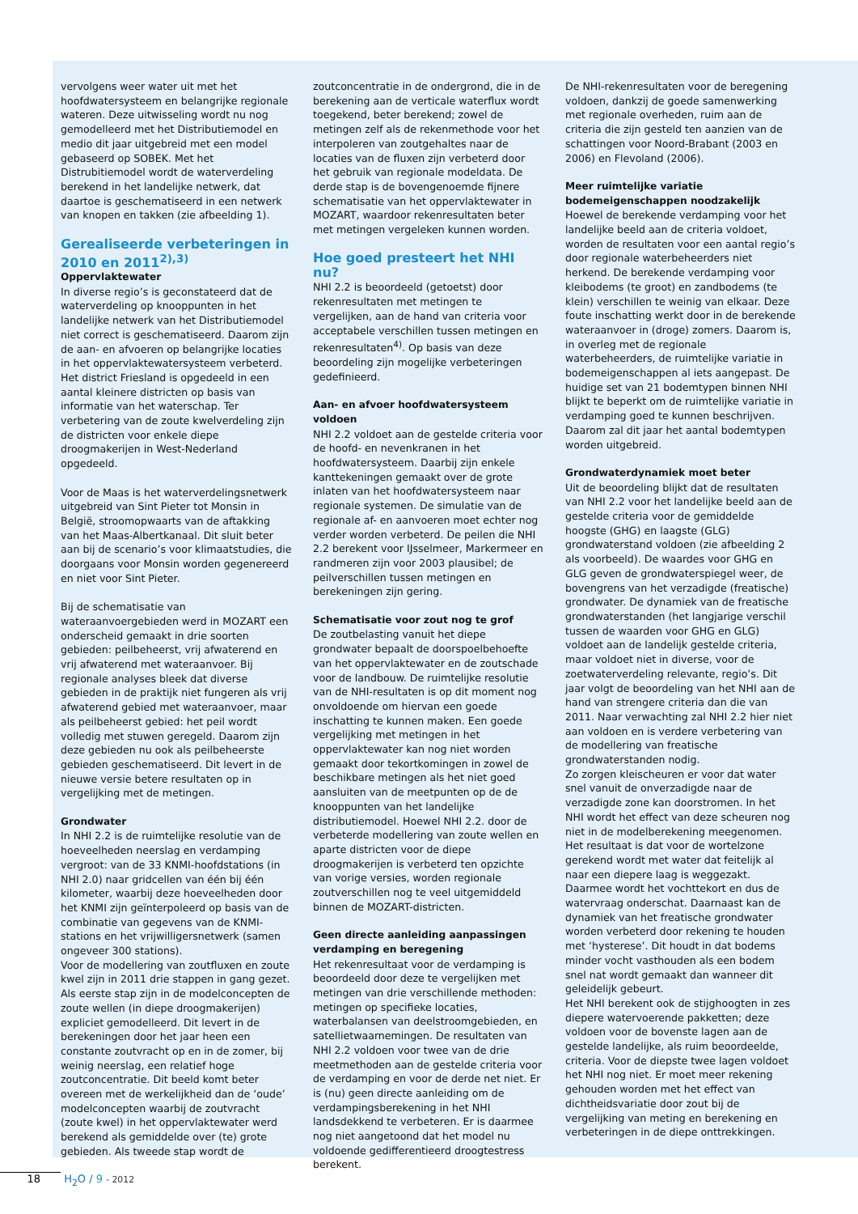vervolgens weer water uit met het hoofdwatersysteem en belangrijke regionale wateren. Deze uitwisseling wordt nu nog gemodelleerd met het Distributiemodel en medio dit jaar uitgebreid met een model gebaseerd op SOBEK. Met het Distrubitiemodel wordt de waterverdeling berekend in het landelijke netwerk, dat daartoe is geschematiseerd in een netwerk van knopen en takken (zie afbeelding 1).
Gerealiseerde verbeteringen in 2010 en 2011<sup>2),3)</sup>
Oppervlaktewater
In diverse regio’s is geconstateerd dat de waterverdeling op knooppunten in het landelijke netwerk van het Distributiemodel niet correct is geschematiseerd. Daarom zijn de aan- en afvoeren op belangrijke locaties in het oppervlaktewatersysteem verbeterd. Het district Friesland is opgedeeld in een aantal kleinere districten op basis van informatie van het waterschap. Ter verbetering van de zoute kwelverdeling zijn de districten voor enkele diepe droogmakerijen in West-Nederland opgedeeld.
Voor de Maas is het waterverdelingsnetwerk uitgebreid van Sint Pieter tot Monsin in België, stroomopwaarts van de aftakking van het Maas-Albertkanaal. Dit sluit beter aan bij de scenario’s voor klimaatstudies, die doorgaans voor Monsin worden gegenereerd en niet voor Sint Pieter.
Bij de schematisatie van wateraanvoergebieden werd in MOZART een onderscheid gemaakt in drie soorten gebieden: peilbeheerst, vrij afwaterend en vrij afwaterend met wateraanvoer. Bij regionale analyses bleek dat diverse gebieden in de praktijk niet fungeren als vrij afwaterend gebied met wateraanvoer, maar als peilbeheerst gebied: het peil wordt volledig met stuwen geregeld. Daarom zijn deze gebieden nu ook als peilbeheerste gebieden geschematiseerd. Dit levert in de nieuwe versie betere resultaten op in vergelijking met de metingen.
Grondwater
In NHI 2.2 is de ruimtelijke resolutie van de hoeveelheden neerslag en verdamping vergroot: van de 33 KNMI-hoofdstations (in NHI 2.0) naar gridcellen van één bij één kilometer, waarbij deze hoeveelheden door het KNMI zijn geïnterpoleerd op basis van de combinatie van gegevens van de KNMI-stations en het vrijwilligersnetwerk (samen ongeveer 300 stations).
Voor de modellering van zoutfluxen en zoute kwel zijn in 2011 drie stappen in gang gezet. Als eerste stap zijn in de modelconcepten de zoute wellen (in diepe droogmakerijen) expliciet gemodelleerd. Dit levert in de berekeningen door het jaar heen een constante zoutvracht op en in de zomer, bij weinig neerslag, een relatief hoge zoutconcentratie. Dit beeld komt beter overeen met de werkelijkheid dan de ‘oude’ modelconcepten waarbij de zoutvracht (zoute kwel) in het oppervlaktewater werd berekend als gemiddelde over (te) grote gebieden. Als tweede stap wordt de
zoutconcentratie in de ondergrond, die in de berekening aan de verticale waterflux wordt toegekend, beter berekend; zowel de metingen zelf als de rekenmethode voor het interpoleren van zoutgehaltes naar de locaties van de fluxen zijn verbeterd door het gebruik van regionale modeldata. De derde stap is de bovengenoemde fijnere schematisatie van het oppervlaktewater in MOZART, waardoor rekenresultaten beter met metingen vergeleken kunnen worden.
Hoe goed presteert het NHI nu?
NHI 2.2 is beoordeeld (getoetst) door rekenresultaten met metingen te vergelijken, aan de hand van criteria voor acceptabele verschillen tussen metingen en rekenresultaten<sup>4)</sup>. Op basis van deze beoordeling zijn mogelijke verbeteringen gedefinieerd.
Aan- en afvoer hoofdwatersysteem voldoen
NHI 2.2 voldoet aan de gestelde criteria voor de hoofd- en nevenkranen in het hoofdwatersysteem. Daarbij zijn enkele kanttekeningen gemaakt over de grote inlaten van het hoofdwatersysteem naar regionale systemen. De simulatie van de regionale af- en aanvoeren moet echter nog verder worden verbeterd. De peilen die NHI 2.2 berekent voor IJsselmeer, Markermeer en randmeren zijn voor 2003 plausibel; de peilverschillen tussen metingen en berekeningen zijn gering.
Schematisatie voor zout nog te grof
De zoutbelasting vanuit het diepe grondwater bepaalt de doorspoelbehoefte van het oppervlaktewater en de zoutschade voor de landbouw. De ruimtelijke resolutie van de NHI-resultaten is op dit moment nog onvoldoende om hiervan een goede inschatting te kunnen maken. Een goede vergelijking met metingen in het oppervlaktewater kan nog niet worden gemaakt door tekortkomingen in zowel de beschikbare metingen als het niet goed aansluiten van de meetpunten op de de knooppunten van het landelijke distributiemodel. Hoewel NHI 2.2. door de verbeterde modellering van zoute wellen en aparte districten voor de diepe droogmakerijen is verbeterd ten opzichte van vorige versies, worden regionale zoutverschillen nog te veel uitgemiddeld binnen de MOZART-districten.
Geen directe aanleiding aanpassingen verdamping en beregening
Het rekenresultaat voor de verdamping is beoordeeld door deze te vergelijken met metingen van drie verschillende methoden: metingen op specifieke locaties, waterbalansen van deelstroomgebieden, en satellietwaarnemingen. De resultaten van NHI 2.2 voldoen voor twee van de drie meetmethoden aan de gestelde criteria voor de verdamping en voor de derde net niet. Er is (nu) geen directe aanleiding om de verdampingsberekening in het NHI landsdekkend te verbeteren. Er is daarmee nog niet aangetoond dat het model nu voldoende gedifferentieerd droogtestress berekent.
De NHI-rekenresultaten voor de beregening voldoen, dankzij de goede samenwerking met regionale overheden, ruim aan de criteria die zijn gesteld ten aanzien van de schattingen voor Noord-Brabant (2003 en 2006) en Flevoland (2006).
Meer ruimtelijke variatie bodemeigenschappen noodzakelijk
Hoewel de berekende verdamping voor het landelijke beeld aan de criteria voldoet, worden de resultaten voor een aantal regio’s door regionale waterbeheerders niet herkend. De berekende verdamping voor kleibodems (te groot) en zandbodems (te klein) verschillen te weinig van elkaar. Deze foute inschatting werkt door in de berekende wateraanvoer in (droge) zomers. Daarom is, in overleg met de regionale waterbeheerders, de ruimtelijke variatie in bodemeigenschappen al iets aangepast. De huidige set van 21 bodemtypen binnen NHI blijkt te beperkt om de ruimtelijke variatie in verdamping goed te kunnen beschrijven. Daarom zal dit jaar het aantal bodemtypen worden uitgebreid.
Grondwaterdynamiek moet beter
Uit de beoordeling blijkt dat de resultaten van NHI 2.2 voor het landelijke beeld aan de gestelde criteria voor de gemiddelde hoogste (GHG) en laagste (GLG) grondwaterstand voldoen (zie afbeelding 2 als voorbeeld). De waardes voor GHG en GLG geven de grondwaterspiegel weer, de bovengrens van het verzadigde (freatische) grondwater. De dynamiek van de freatische grondwaterstanden (het langjarige verschil tussen de waarden voor GHG en GLG) voldoet aan de landelijk gestelde criteria, maar voldoet niet in diverse, voor de zoetwaterverdeling relevante, regio’s. Dit jaar volgt de beoordeling van het NHI aan de hand van strengere criteria dan die van 2011. Naar verwachting zal NHI 2.2 hier niet aan voldoen en is verdere verbetering van de modellering van freatische grondwaterstanden nodig.
Zo zorgen kleischeuren er voor dat water snel vanuit de onverzadigde naar de verzadigde zone kan doorstromen. In het NHI wordt het effect van deze scheuren nog niet in de modelberekening meegenomen. Het resultaat is dat voor de wortelzone gerekend wordt met water dat feitelijk al naar een diepere laag is weggezakt. Daarmee wordt het vochttekort en dus de watervraag onderschat. Daarnaast kan de dynamiek van het freatische grondwater worden verbeterd door rekening te houden met ‘hysterese’. Dit houdt in dat bodems minder vocht vasthouden als een bodem snel nat wordt gemaakt dan wanneer dit geleidelijk gebeurt.
Het NHI berekent ook de stijghoogten in zes diepere watervoerende pakketten; deze voldoen voor de bovenste lagen aan de gestelde landelijke, als ruim beoordeelde, criteria. Voor de diepste twee lagen voldoet het NHI nog niet. Er moet meer rekening gehouden worden met het effect van dichtheidsvariatie door zout bij de vergelijking van meting en berekening en verbeteringen in de diepe onttrekkingen.
18 H<sub>2</sub>O / 9 - 2012